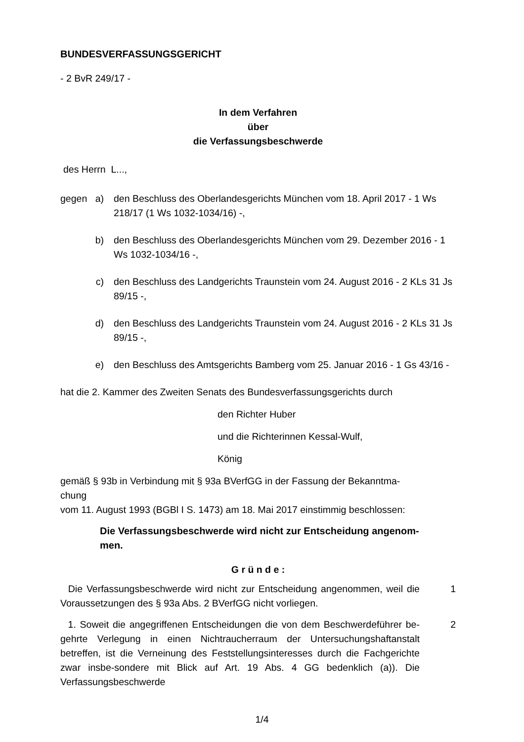BUNDESVERFASSUNGSGERICHT
- 2 BvR 249/17 -
In dem Verfahren
über
die Verfassungsbeschwerde
des Herrn L...,
gegen a) den Beschluss des Oberlandesgerichts München vom 18. April 2017 - 1 Ws 218/17 (1 Ws 1032-1034/16) -,
b) den Beschluss des Oberlandesgerichts München vom 29. Dezember 2016 - 1 Ws 1032-1034/16 -,
c) den Beschluss des Landgerichts Traunstein vom 24. August 2016 - 2 KLs 31 Js 89/15 -,
d) den Beschluss des Landgerichts Traunstein vom 24. August 2016 - 2 KLs 31 Js 89/15 -,
e) den Beschluss des Amtsgerichts Bamberg vom 25. Januar 2016 - 1 Gs 43/16 -
hat die 2. Kammer des Zweiten Senats des Bundesverfassungsgerichts durch
den Richter Huber
und die Richterinnen Kessal-Wulf,
König
gemäß § 93b in Verbindung mit § 93a BVerfGG in der Fassung der Bekanntma-
chung
vom 11. August 1993 (BGBl I S. 1473) am 18. Mai 2017 einstimmig beschlossen:
Die Verfassungsbeschwerde wird nicht zur Entscheidung angenom-
men.
G r ü n d e :
Die Verfassungsbeschwerde wird nicht zur Entscheidung angenommen, weil die Voraussetzungen des § 93a Abs. 2 BVerfGG nicht vorliegen. 1
1. Soweit die angegriffenen Entscheidungen die von dem Beschwerdeführer be-gehrte Verlegung in einen Nichtraucherraum der Untersuchungshaftanstalt betreffen, ist die Verneinung des Feststellungsinteresses durch die Fachgerichte zwar insbe-sondere mit Blick auf Art. 19 Abs. 4 GG bedenklich (a)). Die Verfassungsbeschwerde 2
1/4